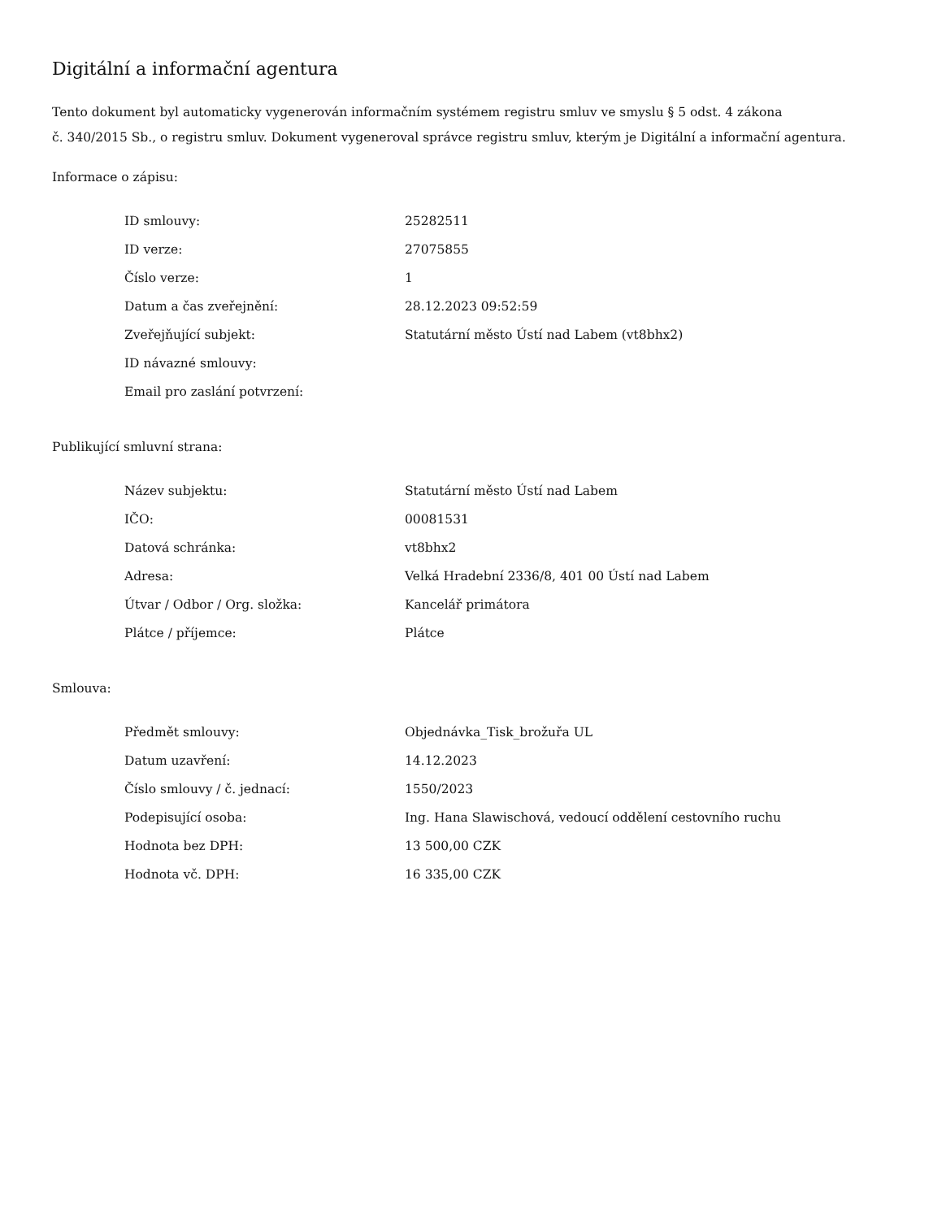Digitální a informační agentura
Tento dokument byl automaticky vygenerován informačním systémem registru smluv ve smyslu § 5 odst. 4 zákona
č. 340/2015 Sb., o registru smluv. Dokument vygeneroval správce registru smluv, kterým je Digitální a informační agentura.
Informace o zápisu:
| ID smlouvy: | 25282511 |
| ID verze: | 27075855 |
| Číslo verze: | 1 |
| Datum a čas zveřejnění: | 28.12.2023 09:52:59 |
| Zveřejňující subjekt: | Statutární město Ústí nad Labem (vt8bhx2) |
| ID návazné smlouvy: | |
| Email pro zaslání potvrzení: | |
Publikující smluvní strana:
| Název subjektu: | Statutární město Ústí nad Labem |
| IČO: | 00081531 |
| Datová schránka: | vt8bhx2 |
| Adresa: | Velká Hradební 2336/8, 401 00 Ústí nad Labem |
| Útvar / Odbor / Org. složka: | Kancelář primátora |
| Plátce / příjemce: | Plátce |
Smlouva:
| Předmět smlouvy: | Objednávka_Tisk_brožuřa UL |
| Datum uzavření: | 14.12.2023 |
| Číslo smlouvy / č. jednací: | 1550/2023 |
| Podepisující osoba: | Ing. Hana Slawischová, vedoucí oddělení cestovního ruchu |
| Hodnota bez DPH: | 13 500,00 CZK |
| Hodnota vč. DPH: | 16 335,00 CZK |